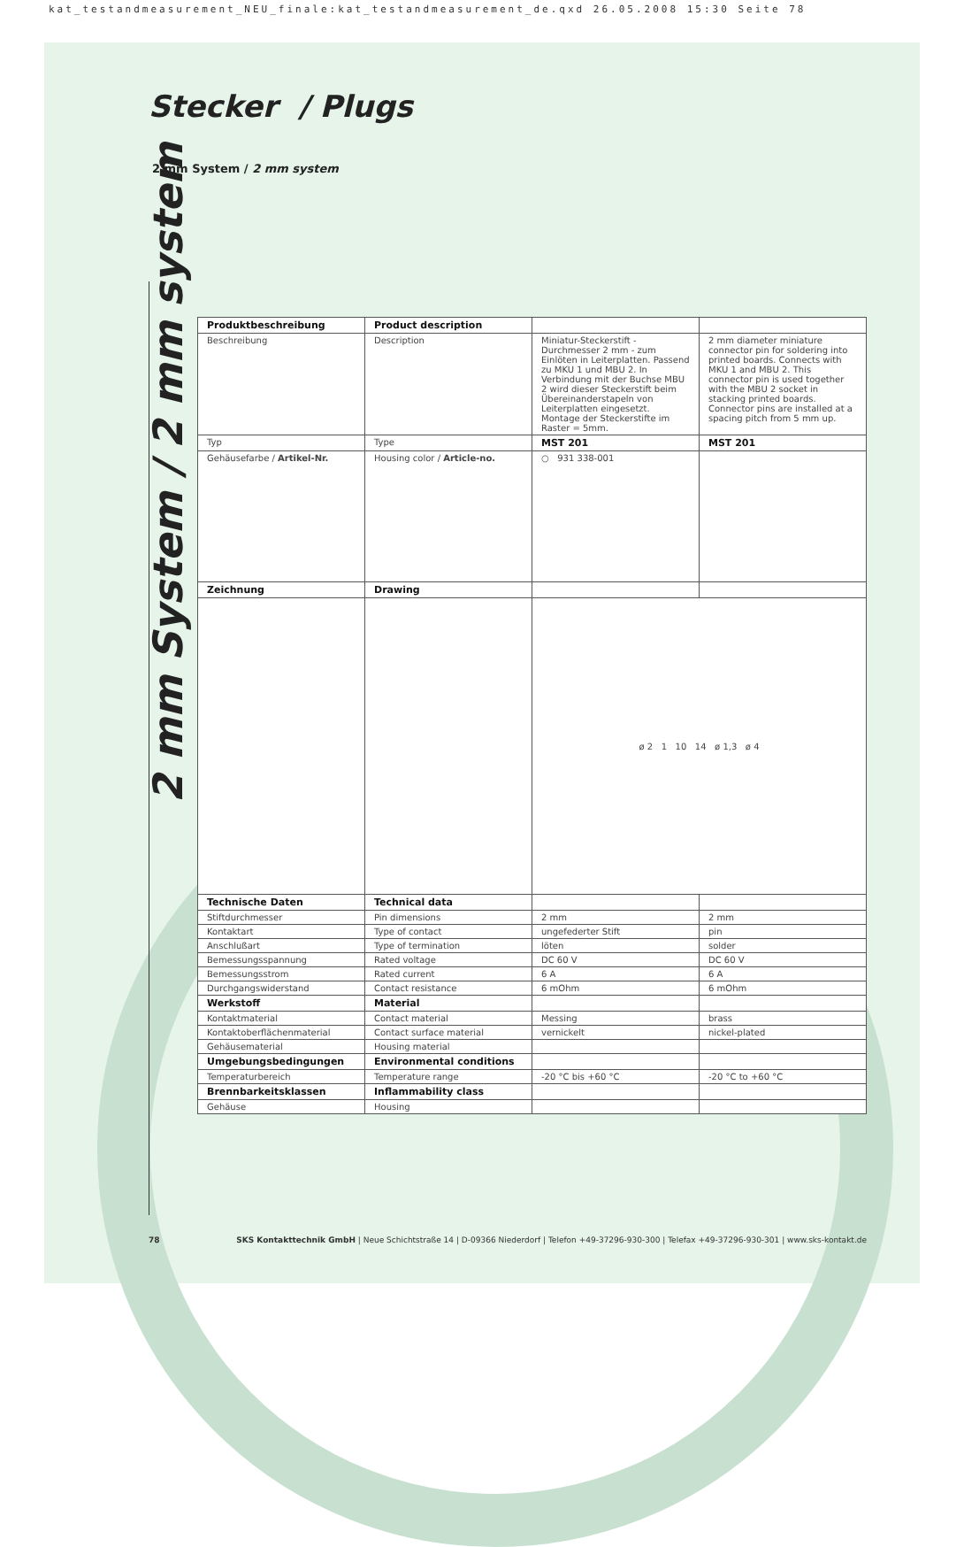kat_testandmeasurement_NEU_finale:kat_testandmeasurement_de.qxd 26.05.2008 15:30 Seite 78
Stecker / Plugs
2 mm System / 2 mm system
2 mm System / 2 mm system
| Produktbeschreibung | Product description | | |
| Beschreibung | Description | Miniatur-Steckerstift - Durchmesser 2 mm - zum Einlöten in Leiterplatten. Passend zu MKU 1 und MBU 2. In Verbindung mit der Buchse MBU 2 wird dieser Steckerstift beim Übereinanderstapeln von Leiterplatten eingesetzt. Montage der Steckerstifte im Raster = 5mm. | 2 mm diameter miniature connector pin for soldering into printed boards. Connects with MKU 1 and MBU 2. This connector pin is used together with the MBU 2 socket in stacking printed boards. Connector pins are installed at a spacing pitch from 5 mm up. |
| Typ | Type | MST 201 | MST 201 |
| Gehäusefarbe / Artikel-Nr. | Housing color / Article-no. | ○ 931 338-001 | |
| Zeichnung | Drawing | | |
| | | ø 2 1 10 14 ø 1,3 ø 4 | |
| Technische Daten | Technical data | | |
| Stiftdurchmesser | Pin dimensions | 2 mm | 2 mm |
| Kontaktart | Type of contact | ungefederter Stift | pin |
| Anschlußart | Type of termination | löten | solder |
| Bemessungsspannung | Rated voltage | DC 60 V | DC 60 V |
| Bemessungsstrom | Rated current | 6 A | 6 A |
| Durchgangswiderstand | Contact resistance | 6 mOhm | 6 mOhm |
| Werkstoff | Material | | |
| Kontaktmaterial | Contact material | Messing | brass |
| Kontaktoberflächenmaterial | Contact surface material | vernickelt | nickel-plated |
| Gehäusematerial | Housing material | | |
| Umgebungsbedingungen | Environmental conditions | | |
| Temperaturbereich | Temperature range | -20 °C bis +60 °C | -20 °C to +60 °C |
| Brennbarkeitsklassen | Inflammability class | | |
| Gehäuse | Housing | | |
78 SKS Kontakttechnik GmbH | Neue Schichtstraße 14 | D-09366 Niederdorf | Telefon +49-37296-930-300 | Telefax +49-37296-930-301 | www.sks-kontakt.de